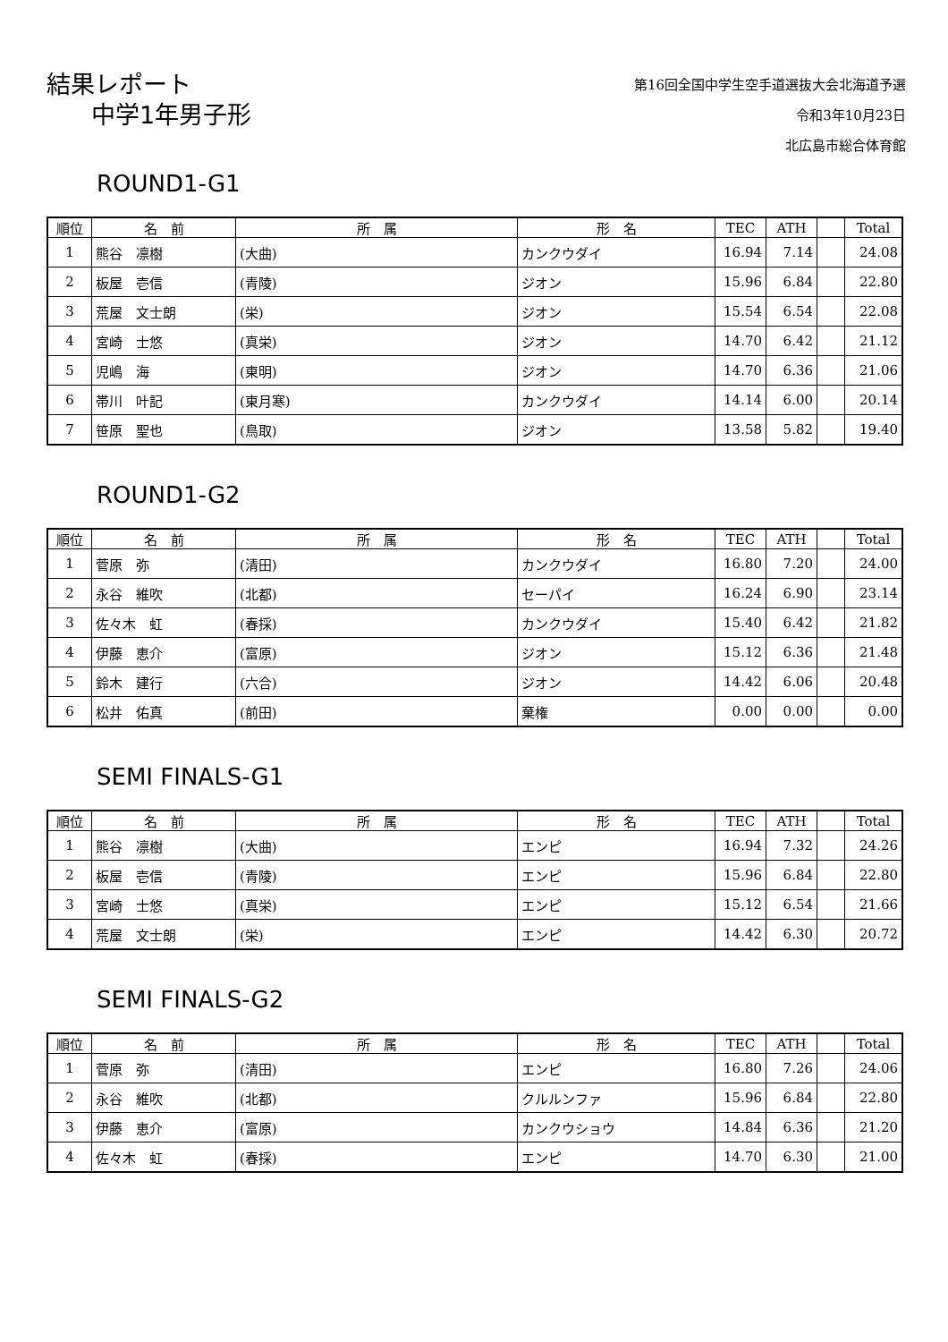結果レポート
中学1年男子形
第16回全国中学生空手道選抜大会北海道予選
令和3年10月23日
北広島市総合体育館
ROUND1-G1
| 順位 | 名 前 | 所 属 | 形 名 | TEC | ATH | | Total |
| --- | --- | --- | --- | --- | --- | --- | --- |
| 1 | 熊谷 凛樹 | (大曲) | カンクウダイ | 16.94 | 7.14 | | 24.08 |
| 2 | 板屋 壱信 | (青陵) | ジオン | 15.96 | 6.84 | | 22.80 |
| 3 | 荒屋 文士朗 | (栄) | ジオン | 15.54 | 6.54 | | 22.08 |
| 4 | 宮崎 士悠 | (真栄) | ジオン | 14.70 | 6.42 | | 21.12 |
| 5 | 児嶋 海 | (東明) | ジオン | 14.70 | 6.36 | | 21.06 |
| 6 | 帯川 叶記 | (東月寒) | カンクウダイ | 14.14 | 6.00 | | 20.14 |
| 7 | 笹原 聖也 | (鳥取) | ジオン | 13.58 | 5.82 | | 19.40 |
ROUND1-G2
| 順位 | 名 前 | 所 属 | 形 名 | TEC | ATH | | Total |
| --- | --- | --- | --- | --- | --- | --- | --- |
| 1 | 菅原 弥 | (清田) | カンクウダイ | 16.80 | 7.20 | | 24.00 |
| 2 | 永谷 維吹 | (北都) | セーパイ | 16.24 | 6.90 | | 23.14 |
| 3 | 佐々木 虹 | (春採) | カンクウダイ | 15.40 | 6.42 | | 21.82 |
| 4 | 伊藤 恵介 | (富原) | ジオン | 15.12 | 6.36 | | 21.48 |
| 5 | 鈴木 建行 | (六合) | ジオン | 14.42 | 6.06 | | 20.48 |
| 6 | 松井 佑真 | (前田) | 棄権 | 0.00 | 0.00 | | 0.00 |
SEMI FINALS-G1
| 順位 | 名 前 | 所 属 | 形 名 | TEC | ATH | | Total |
| --- | --- | --- | --- | --- | --- | --- | --- |
| 1 | 熊谷 凛樹 | (大曲) | エンピ | 16.94 | 7.32 | | 24.26 |
| 2 | 板屋 壱信 | (青陵) | エンピ | 15.96 | 6.84 | | 22.80 |
| 3 | 宮崎 士悠 | (真栄) | エンピ | 15.12 | 6.54 | | 21.66 |
| 4 | 荒屋 文士朗 | (栄) | エンピ | 14.42 | 6.30 | | 20.72 |
SEMI FINALS-G2
| 順位 | 名 前 | 所 属 | 形 名 | TEC | ATH | | Total |
| --- | --- | --- | --- | --- | --- | --- | --- |
| 1 | 菅原 弥 | (清田) | エンピ | 16.80 | 7.26 | | 24.06 |
| 2 | 永谷 維吹 | (北都) | クルルンファ | 15.96 | 6.84 | | 22.80 |
| 3 | 伊藤 恵介 | (富原) | カンクウショウ | 14.84 | 6.36 | | 21.20 |
| 4 | 佐々木 虹 | (春採) | エンピ | 14.70 | 6.30 | | 21.00 |